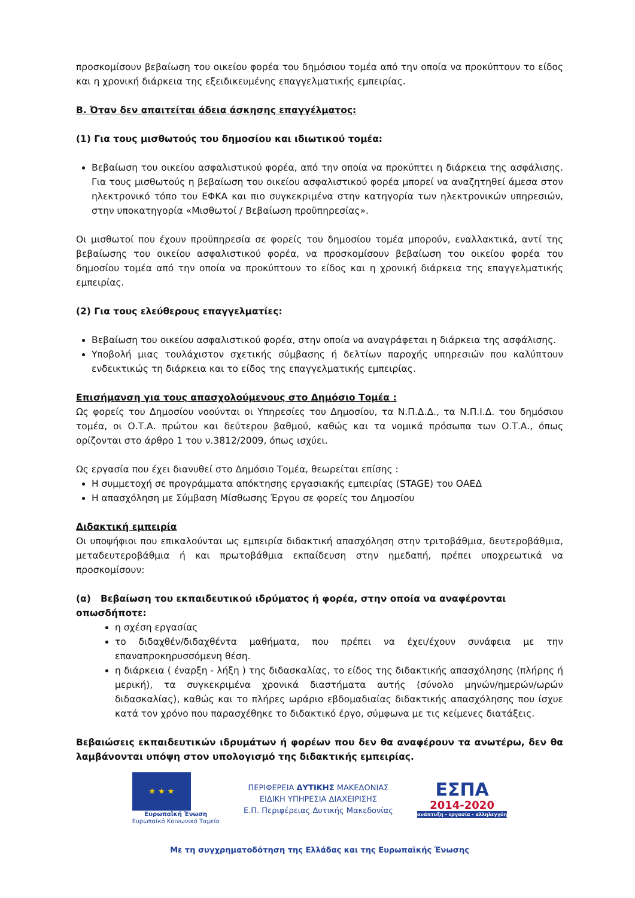προσκομίσουν βεβαίωση του οικείου φορέα του δημόσιου τομέα από την οποία να προκύπτουν το είδος και η χρονική διάρκεια της εξειδικευμένης επαγγελματικής εμπειρίας.
Β. Όταν δεν απαιτείται άδεια άσκησης επαγγέλματος:
(1) Για τους μισθωτούς του δημοσίου και ιδιωτικού τομέα:
Βεβαίωση του οικείου ασφαλιστικού φορέα, από την οποία να προκύπτει η διάρκεια της ασφάλισης. Για τους μισθωτούς η βεβαίωση του οικείου ασφαλιστικού φορέα μπορεί να αναζητηθεί άμεσα στον ηλεκτρονικό τόπο του ΕΦΚΑ και πιο συγκεκριμένα στην κατηγορία των ηλεκτρονικών υπηρεσιών, στην υποκατηγορία «Μισθωτοί / Βεβαίωση προϋπηρεσίας».
Οι μισθωτοί που έχουν προϋπηρεσία σε φορείς του δημοσίου τομέα μπορούν, εναλλακτικά, αντί της βεβαίωσης του οικείου ασφαλιστικού φορέα, να προσκομίσουν βεβαίωση του οικείου φορέα του δημοσίου τομέα από την οποία να προκύπτουν το είδος και η χρονική διάρκεια της επαγγελματικής εμπειρίας.
(2) Για τους ελεύθερους επαγγελματίες:
Βεβαίωση του οικείου ασφαλιστικού φορέα, στην οποία να αναγράφεται η διάρκεια της ασφάλισης.
Υποβολή μιας τουλάχιστον σχετικής σύμβασης ή δελτίων παροχής υπηρεσιών που καλύπτουν ενδεικτικώς τη διάρκεια και το είδος της επαγγελματικής εμπειρίας.
Επισήμανση για τους απασχολούμενους στο Δημόσιο Τομέα :
Ως φορείς του Δημοσίου νοούνται οι Υπηρεσίες του Δημοσίου, τα Ν.Π.Δ.Δ., τα Ν.Π.Ι.Δ. του δημόσιου τομέα, οι Ο.Τ.Α. πρώτου και δεύτερου βαθμού, καθώς και τα νομικά πρόσωπα των Ο.Τ.Α., όπως ορίζονται στο άρθρο 1 του ν.3812/2009, όπως ισχύει.
Ως εργασία που έχει διανυθεί στο Δημόσιο Τομέα, θεωρείται επίσης :
Η συμμετοχή σε προγράμματα απόκτησης εργασιακής εμπειρίας (STAGE) του ΟΑΕΔ
Η απασχόληση με Σύμβαση Μίσθωσης Έργου σε φορείς του Δημοσίου
Διδακτική εμπειρία
Οι υποψήφιοι που επικαλούνται ως εμπειρία διδακτική απασχόληση στην τριτοβάθμια, δευτεροβάθμια, μεταδευτεροβάθμια ή και πρωτοβάθμια εκπαίδευση στην ημεδαπή, πρέπει υποχρεωτικά να προσκομίσουν:
(α) Βεβαίωση του εκπαιδευτικού ιδρύματος ή φορέα, στην οποία να αναφέρονται οπωσδήποτε:
η σχέση εργασίας
το διδαχθέν/διδαχθέντα μαθήματα, που πρέπει να έχει/έχουν συνάφεια με την επαναπροκηρυσσόμενη θέση.
η διάρκεια ( έναρξη - λήξη ) της διδασκαλίας, το είδος της διδακτικής απασχόλησης (πλήρης ή μερική), τα συγκεκριμένα χρονικά διαστήματα αυτής (σύνολο μηνών/ημερών/ωρών διδασκαλίας), καθώς και το πλήρες ωράριο εβδομαδιαίας διδακτικής απασχόλησης που ίσχυε κατά τον χρόνο που παρασχέθηκε το διδακτικό έργο, σύμφωνα με τις κείμενες διατάξεις.
Βεβαιώσεις εκπαιδευτικών ιδρυμάτων ή φορέων που δεν θα αναφέρουν τα ανωτέρω, δεν θα λαμβάνονται υπόψη στον υπολογισμό της διδακτικής εμπειρίας.
★ ★ ★
Ευρωπαϊκή Ένωση
Ευρωπαϊκό Κοινωνικό Ταμείο
ΠΕΡΙΦΕΡΕΙΑ ΔΥΤΙΚΗΣ ΜΑΚΕΔΟΝΙΑΣ
ΕΙΔΙΚΗ ΥΠΗΡΕΣΙΑ ΔΙΑΧΕΙΡΙΣΗΣ
Ε.Π. Περιφέρειας Δυτικής Μακεδονίας
ΕΣΠΑ
2014-2020
ανάπτυξη - εργασία - αλληλεγγύη
Με τη συγχρηματοδότηση της Ελλάδας και της Ευρωπαϊκής Ένωσης